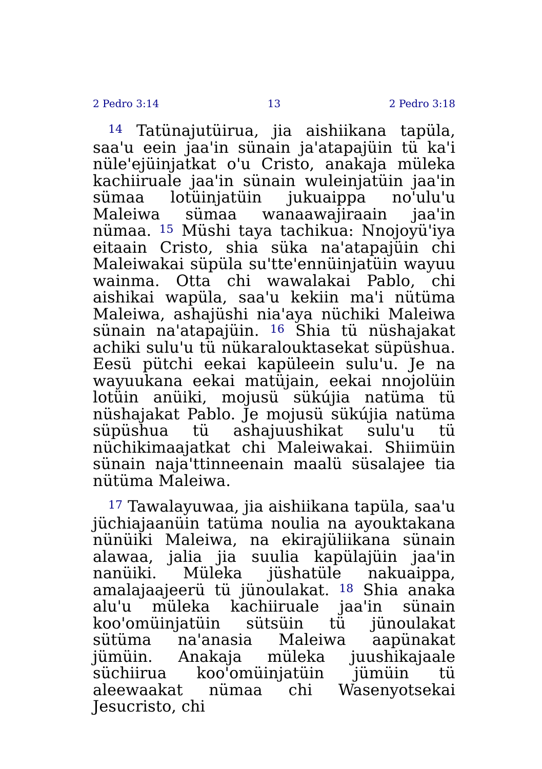2 Pedro 3:14 13 2 Pedro 3:18
<sup>14</sup> Tatünajutüirua, jia aishiikana tapüla, saa'u eein jaa'in sünain ja'atapajüin tü ka'i nüle'ejüinjatkat o'u Cristo, anakaja müleka kachiiruale jaa'in sünain wuleinjatüin jaa'in sümaa lotüinjatüin jukuaippa no'ulu'u Maleiwa sümaa wanaawajiraain jaa'in nümaa. <sup>15</sup> Müshi taya tachikua: Nnojoyü'iya eitaain Cristo, shia süka na'atapajüin chi Maleiwakai süpüla su'tte'ennüinjatüin wayuu wainma. Otta chi wawalakai Pablo, chi aishikai wapüla, saa'u kekiin ma'i nütüma Maleiwa, ashajüshi nia'aya nüchiki Maleiwa sünain na'atapajüin. <sup>16</sup> Shia tü nüshajakat achiki sulu'u tü nükaralouktasekat süpüshua. Eesü pütchi eekai kapüleein sulu'u. Je na wayuukana eekai matüjain, eekai nnojolüin lotüin anüiki, mojusü sükújia natüma tü nüshajakat Pablo. Je mojusü sükújia natüma süpüshua tü ashajuushikat sulu'u tü nüchikimaajatkat chi Maleiwakai. Shiimüin sünain naja'ttinneenain maalü süsalajee tia nütüma Maleiwa.
<sup>17</sup> Tawalayuwaa, jia aishiikana tapüla, saa'u jüchiajaanüin tatüma noulia na ayouktakana nünüiki Maleiwa, na ekirajüliikana sünain alawaa, jalia jia suulia kapülajüin jaa'in nanüiki. Müleka jüshatüle nakuaippa, amalajaajeerü tü jünoulakat. <sup>18</sup> Shia anaka alu'u müleka kachiiruale jaa'in sünain koo'omüinjatüin sütsüin tü jünoulakat sütüma na'anasia Maleiwa aapünakat jümüin. Anakaja müleka juushikajaale süchiirua koo'omüinjatüin jümüin tü aleewaakat nümaa chi Wasenyotsekai Jesucristo, chi